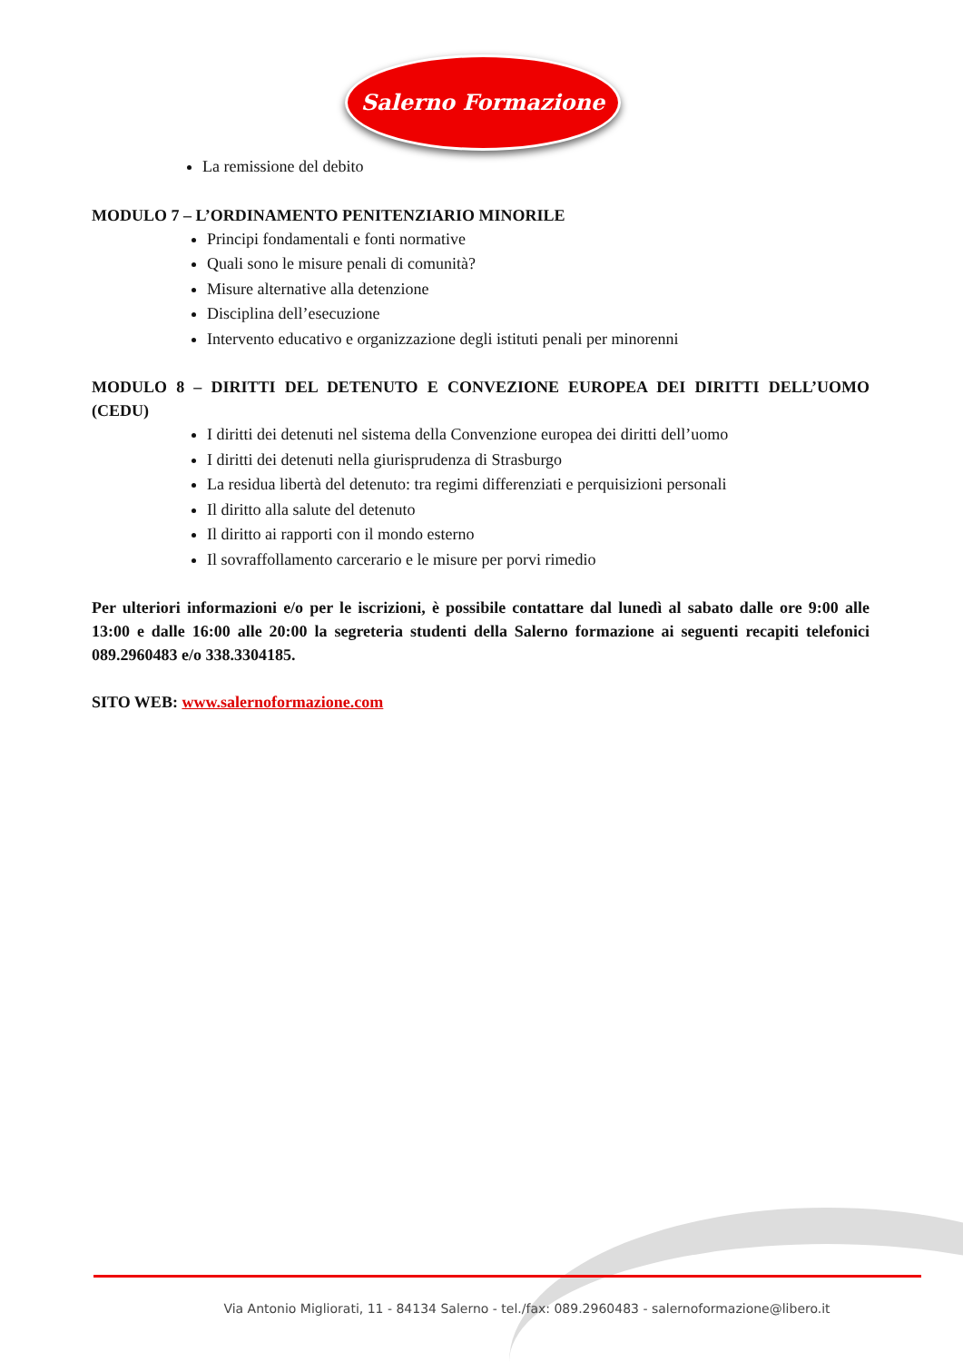Salerno Formazione
La remissione del debito
MODULO 7 – L’ORDINAMENTO PENITENZIARIO MINORILE
Principi fondamentali e fonti normative
Quali sono le misure penali di comunità?
Misure alternative alla detenzione
Disciplina dell’esecuzione
Intervento educativo e organizzazione degli istituti penali per minorenni
MODULO 8 – DIRITTI DEL DETENUTO E CONVEZIONE EUROPEA DEI DIRITTI DELL’UOMO (CEDU)
I diritti dei detenuti nel sistema della Convenzione europea dei diritti dell’uomo
I diritti dei detenuti nella giurisprudenza di Strasburgo
La residua libertà del detenuto: tra regimi differenziati e perquisizioni personali
Il diritto alla salute del detenuto
Il diritto ai rapporti con il mondo esterno
Il sovraffollamento carcerario e le misure per porvi rimedio
Per ulteriori informazioni e/o per le iscrizioni, è possibile contattare dal lunedì al sabato dalle ore 9:00 alle 13:00 e dalle 16:00 alle 20:00 la segreteria studenti della Salerno formazione ai seguenti recapiti telefonici 089.2960483 e/o 338.3304185.
SITO WEB: www.salernoformazione.com
Via Antonio Migliorati, 11 - 84134 Salerno - tel./fax: 089.2960483 - salernoformazione@libero.it